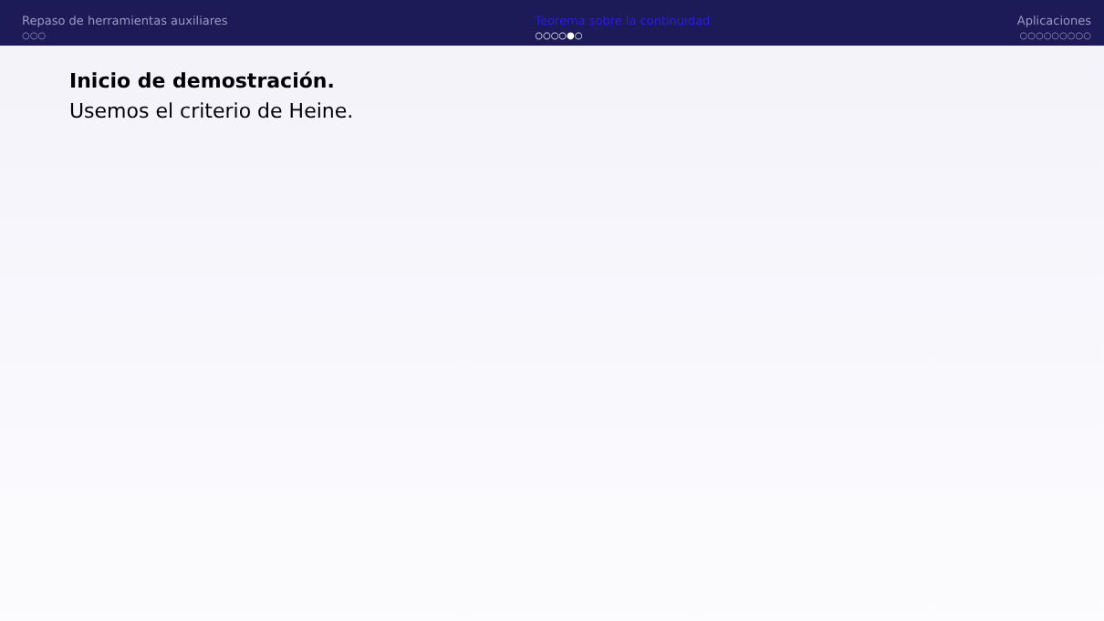Repaso de herramientas auxiliares
○○○
Teorema sobre la continuidad
○○○○●○
Aplicaciones
○○○○○○○○○
Inicio de demostración.
Usemos el criterio de Heine.